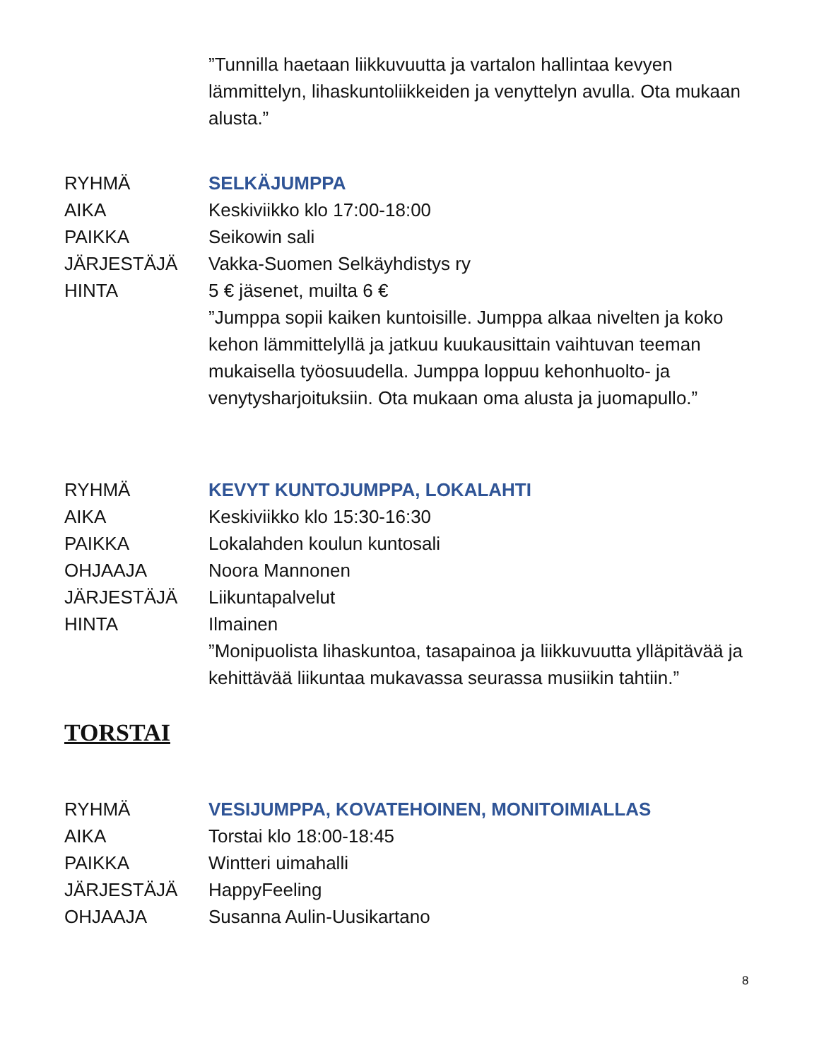”Tunnilla haetaan liikkuvuutta ja vartalon hallintaa kevyen lämmittelyn, lihaskuntoliikkeiden ja venyttelyn avulla. Ota mukaan alusta.”
RYHMÄ SELKÄJUMPPA
AIKA Keskiviikko klo 17:00-18:00
PAIKKA Seikowin sali
JÄRJESTÄJÄ Vakka-Suomen Selkäyhdistys ry
HINTA 5 € jäsenet, muilta 6 €
”Jumppa sopii kaiken kuntoisille. Jumppa alkaa nivelten ja koko kehon lämmittelyllä ja jatkuu kuukausittain vaihtuvan teeman mukaisella työosuudella. Jumppa loppuu kehonhuolto- ja venytysharjoituksiin. Ota mukaan oma alusta ja juomapullo.”
RYHMÄ KEVYT KUNTOJUMPPA, LOKALAHTI
AIKA Keskiviikko klo 15:30-16:30
PAIKKA Lokalahden koulun kuntosali
OHJAAJA Noora Mannonen
JÄRJESTÄJÄ Liikuntapalvelut
HINTA Ilmainen
”Monipuolista lihaskuntoa, tasapainoa ja liikkuvuutta ylläpitävää ja kehittävää liikuntaa mukavassa seurassa musiikin tahtiin.”
TORSTAI
RYHMÄ VESIJUMPPA, KOVATEHOINEN, MONITOIMIALLAS
AIKA Torstai klo 18:00-18:45
PAIKKA Wintteri uimahalli
JÄRJESTÄJÄ HappyFeeling
OHJAAJA Susanna Aulin-Uusikartano
8